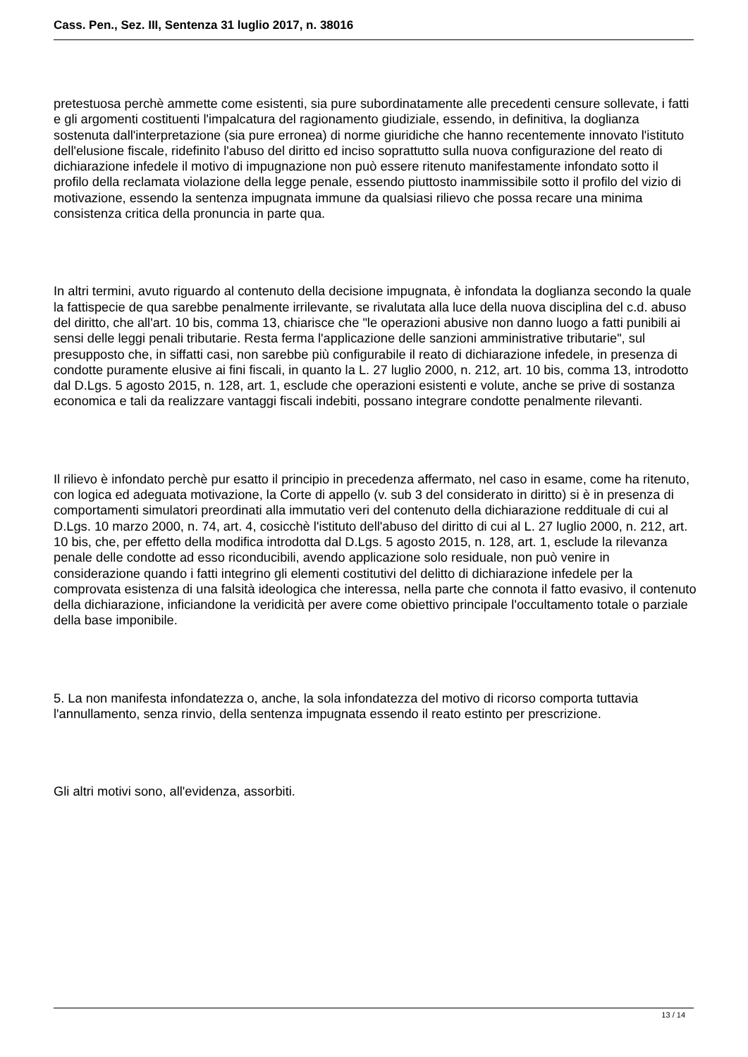Cass. Pen., Sez. III, Sentenza 31 luglio 2017, n. 38016
pretestuosa perchè ammette come esistenti, sia pure subordinatamente alle precedenti censure sollevate, i fatti e gli argomenti costituenti l'impalcatura del ragionamento giudiziale, essendo, in definitiva, la doglianza sostenuta dall'interpretazione (sia pure erronea) di norme giuridiche che hanno recentemente innovato l'istituto dell'elusione fiscale, ridefinito l'abuso del diritto ed inciso soprattutto sulla nuova configurazione del reato di dichiarazione infedele il motivo di impugnazione non può essere ritenuto manifestamente infondato sotto il profilo della reclamata violazione della legge penale, essendo piuttosto inammissibile sotto il profilo del vizio di motivazione, essendo la sentenza impugnata immune da qualsiasi rilievo che possa recare una minima consistenza critica della pronuncia in parte qua.
In altri termini, avuto riguardo al contenuto della decisione impugnata, è infondata la doglianza secondo la quale la fattispecie de qua sarebbe penalmente irrilevante, se rivalutata alla luce della nuova disciplina del c.d. abuso del diritto, che all'art. 10 bis, comma 13, chiarisce che "le operazioni abusive non danno luogo a fatti punibili ai sensi delle leggi penali tributarie. Resta ferma l'applicazione delle sanzioni amministrative tributarie", sul presupposto che, in siffatti casi, non sarebbe più configurabile il reato di dichiarazione infedele, in presenza di condotte puramente elusive ai fini fiscali, in quanto la L. 27 luglio 2000, n. 212, art. 10 bis, comma 13, introdotto dal D.Lgs. 5 agosto 2015, n. 128, art. 1, esclude che operazioni esistenti e volute, anche se prive di sostanza economica e tali da realizzare vantaggi fiscali indebiti, possano integrare condotte penalmente rilevanti.
Il rilievo è infondato perchè pur esatto il principio in precedenza affermato, nel caso in esame, come ha ritenuto, con logica ed adeguata motivazione, la Corte di appello (v. sub 3 del considerato in diritto) si è in presenza di comportamenti simulatori preordinati alla immutatio veri del contenuto della dichiarazione reddituale di cui al D.Lgs. 10 marzo 2000, n. 74, art. 4, cosicchè l'istituto dell'abuso del diritto di cui al L. 27 luglio 2000, n. 212, art. 10 bis, che, per effetto della modifica introdotta dal D.Lgs. 5 agosto 2015, n. 128, art. 1, esclude la rilevanza penale delle condotte ad esso riconducibili, avendo applicazione solo residuale, non può venire in considerazione quando i fatti integrino gli elementi costitutivi del delitto di dichiarazione infedele per la comprovata esistenza di una falsità ideologica che interessa, nella parte che connota il fatto evasivo, il contenuto della dichiarazione, inficiandone la veridicità per avere come obiettivo principale l'occultamento totale o parziale della base imponibile.
5. La non manifesta infondatezza o, anche, la sola infondatezza del motivo di ricorso comporta tuttavia l'annullamento, senza rinvio, della sentenza impugnata essendo il reato estinto per prescrizione.
Gli altri motivi sono, all'evidenza, assorbiti.
13 / 14